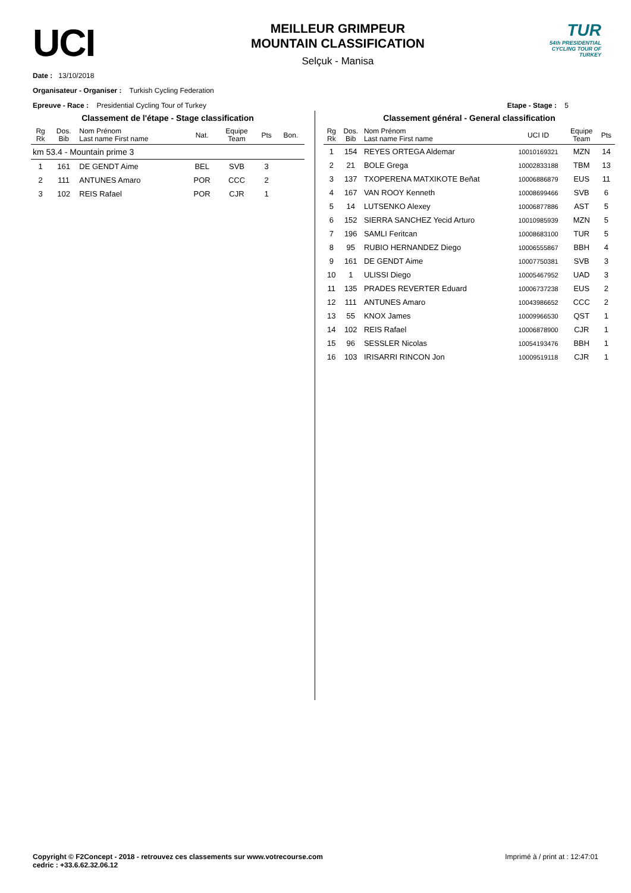UCI
MEILLEUR GRIMPEUR
MOUNTAIN CLASSIFICATION
Selçuk - Manisa
TUR
54th PRESIDENTIAL CYCLING TOUR OF TURKEY
Date : 13/10/2018
Organisateur - Organiser : Turkish Cycling Federation
Epreuve - Race : Presidential Cycling Tour of Turkey Etape - Stage : 5
Classement de l'étape - Stage classification
| Rg Rk | Dos. Bib | Nom Prénom Last name First name | Nat. | Equipe Team | Pts | Bon. |
| --- | --- | --- | --- | --- | --- | --- |
| km 53.4 - Mountain prime 3 | | | | | | |
| 1 | 161 | DE GENDT Aime | BEL | SVB | 3 | |
| 2 | 111 | ANTUNES Amaro | POR | CCC | 2 | |
| 3 | 102 | REIS Rafael | POR | CJR | 1 | |
Classement général - General classification
| Rg Rk | Dos. Bib | Nom Prénom Last name First name | UCI ID | Equipe Team | Pts |
| --- | --- | --- | --- | --- | --- |
| 1 | 154 | REYES ORTEGA Aldemar | 10010169321 | MZN | 14 |
| 2 | 21 | BOLE Grega | 10002833188 | TBM | 13 |
| 3 | 137 | TXOPERENA MATXIKOTE Beñat | 10006886879 | EUS | 11 |
| 4 | 167 | VAN ROOY Kenneth | 10008699466 | SVB | 6 |
| 5 | 14 | LUTSENKO Alexey | 10006877886 | AST | 5 |
| 6 | 152 | SIERRA SANCHEZ Yecid Arturo | 10010985939 | MZN | 5 |
| 7 | 196 | SAMLI Feritcan | 10008683100 | TUR | 5 |
| 8 | 95 | RUBIO HERNANDEZ Diego | 10006555867 | BBH | 4 |
| 9 | 161 | DE GENDT Aime | 10007750381 | SVB | 3 |
| 10 | 1 | ULISSI Diego | 10005467952 | UAD | 3 |
| 11 | 135 | PRADES REVERTER Eduard | 10006737238 | EUS | 2 |
| 12 | 111 | ANTUNES Amaro | 10043986652 | CCC | 2 |
| 13 | 55 | KNOX James | 10009966530 | QST | 1 |
| 14 | 102 | REIS Rafael | 10006878900 | CJR | 1 |
| 15 | 96 | SESSLER Nicolas | 10054193476 | BBH | 1 |
| 16 | 103 | IRISARRI RINCON Jon | 10009519118 | CJR | 1 |
Copyright © F2Concept - 2018 - retrouvez ces classements sur www.votrecourse.com
cedric : +33.6.62.32.06.12 Imprimé à / print at : 12:47:01